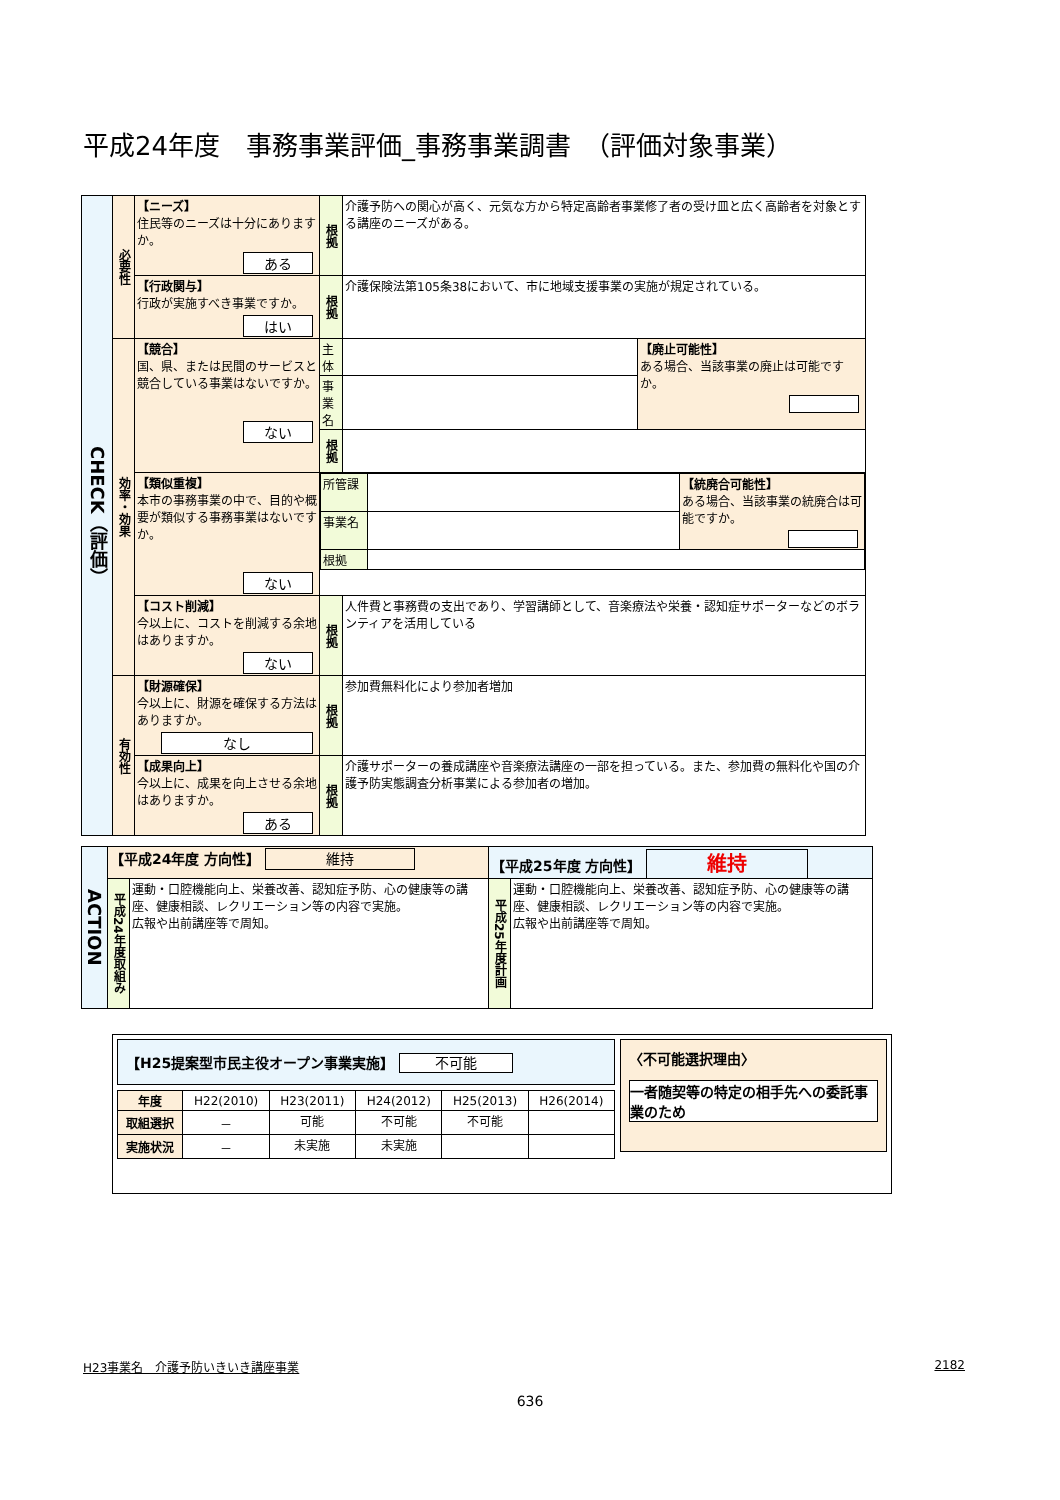平成24年度　事務事業評価_事務事業調書　（評価対象事業）
| CHECK（評価） | 必要性 | 【ニーズ】 住民等のニーズは十分にありますか。 ある | 根拠 | 介護予防への関心が高く、元気な方から特定高齢者事業修了者の受け皿と広く高齢者を対象とする講座のニーズがある。 | |
| | | 【行政関与】 行政が実施すべき事業ですか。 はい | 根拠 | 介護保険法第105条38において、市に地域支援事業の実施が規定されている。 | |
| | 効率・効果 | 【競合】 国、県、または民間のサービスと競合している事業はないですか。 ない | 主体 | | 【廃止可能性】 ある場合、当該事業の廃止は可能ですか。 |
| | | | 事業名 | | |
| | | | 根拠 | | |
| | | 【類似重複】 本市の事務事業の中で、目的や概要が類似する事務事業はないですか。 ない | / 所管課 / / 【統廃合可能性】 ある場合、当該事業の統廃合は可能ですか。 / / 事業名 / / / / 根拠 / / / | | |
| | | 【コスト削減】 今以上に、コストを削減する余地はありますか。 ない | 根拠 | 人件費と事務費の支出であり、学習講師として、音楽療法や栄養・認知症サポーターなどのボランティアを活用している | |
| | 有効性 | 【財源確保】 今以上に、財源を確保する方法はありますか。 なし | 根拠 | 参加費無料化により参加者増加 | |
| | | 【成果向上】 今以上に、成果を向上させる余地はありますか。 ある | 根拠 | 介護サポーターの養成講座や音楽療法講座の一部を担っている。また、参加費の無料化や国の介護予防実態調査分析事業による参加者の増加。 | |
| ACTION | 【平成24年度 方向性】 維持 | | 【平成25年度 方向性】 維持 | |
| | 平成24年度取組み | 運動・口腔機能向上、栄養改善、認知症予防、心の健康等の講座、健康相談、レクリエーション等の内容で実施。 広報や出前講座等で周知。 | 平成25年度計画 | 運動・口腔機能向上、栄養改善、認知症予防、心の健康等の講座、健康相談、レクリエーション等の内容で実施。 広報や出前講座等で周知。 |
【H25提案型市民主役オープン事業実施】 不可能
| 年度 | H22(2010) | H23(2011) | H24(2012) | H25(2013) | H26(2014) |
| --- | --- | --- | --- | --- | --- |
| 取組選択 | － | 可能 | 不可能 | 不可能 | |
| 実施状況 | － | 未実施 | 未実施 | | |
〈不可能選択理由〉
一者随契等の特定の相手先への委託事業のため
H23事業名　介護予防いきいき講座事業 2182
636